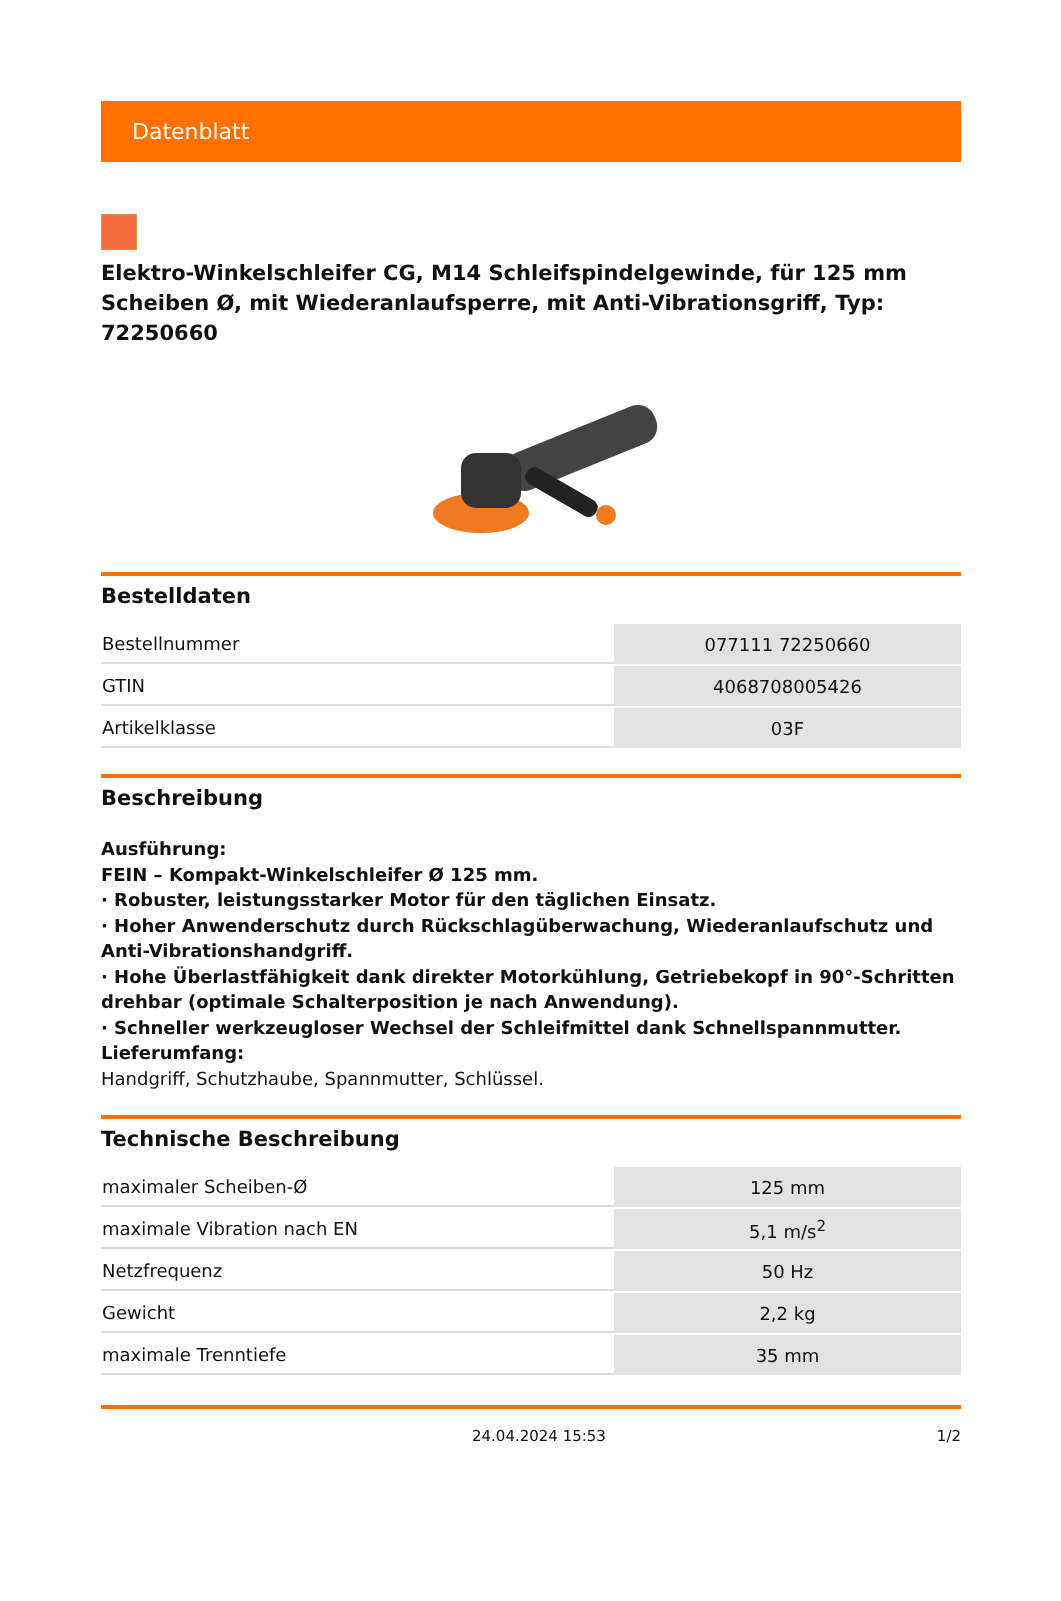Datenblatt
Elektro-Winkelschleifer CG, M14 Schleifspindelgewinde, für 125 mm Scheiben Ø, mit Wiederanlaufsperre, mit Anti-Vibrationsgriff, Typ: 72250660
Bestelldaten
| Bestellnummer | 077111 72250660 |
| GTIN | 4068708005426 |
| Artikelklasse | 03F |
Beschreibung
Ausführung:
FEIN – Kompakt-Winkelschleifer Ø 125 mm.
· Robuster, leistungsstarker Motor für den täglichen Einsatz.
· Hoher Anwenderschutz durch Rückschlagüberwachung, Wiederanlaufschutz und Anti-Vibrationshandgriff.
· Hohe Überlastfähigkeit dank direkter Motorkühlung, Getriebekopf in 90°-Schritten drehbar (optimale Schalterposition je nach Anwendung).
· Schneller werkzeugloser Wechsel der Schleifmittel dank Schnellspannmutter.
Lieferumfang:
Handgriff, Schutzhaube, Spannmutter, Schlüssel.
Technische Beschreibung
| maximaler Scheiben-Ø | 125 mm |
| maximale Vibration nach EN | 5,1 m/s<sup>2</sup> |
| Netzfrequenz | 50 Hz |
| Gewicht | 2,2 kg |
| maximale Trenntiefe | 35 mm |
24.04.2024 15:53 1/2